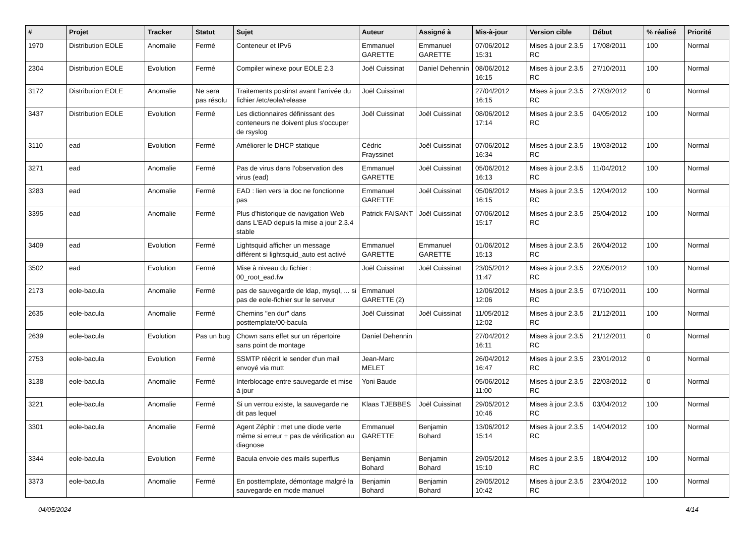| # | Projet | Tracker | Statut | Sujet | Auteur | Assigné à | Mis-à-jour | Version cible | Début | % réalisé | Priorité |
| --- | --- | --- | --- | --- | --- | --- | --- | --- | --- | --- | --- |
| 1970 | Distribution EOLE | Anomalie | Fermé | Conteneur et IPv6 | Emmanuel GARETTE | Emmanuel GARETTE | 07/06/2012 15:31 | Mises à jour 2.3.5 RC | 17/08/2011 | 100 | Normal |
| 2304 | Distribution EOLE | Evolution | Fermé | Compiler winexe pour EOLE 2.3 | Joël Cuissinat | Daniel Dehennin | 08/06/2012 16:15 | Mises à jour 2.3.5 RC | 27/10/2011 | 100 | Normal |
| 3172 | Distribution EOLE | Anomalie | Ne sera pas résolu | Traitements postinst avant l'arrivée du fichier /etc/eole/release | Joël Cuissinat | | 27/04/2012 16:15 | Mises à jour 2.3.5 RC | 27/03/2012 | 0 | Normal |
| 3437 | Distribution EOLE | Evolution | Fermé | Les dictionnaires définissant des conteneurs ne doivent plus s'occuper de rsyslog | Joël Cuissinat | Joël Cuissinat | 08/06/2012 17:14 | Mises à jour 2.3.5 RC | 04/05/2012 | 100 | Normal |
| 3110 | ead | Evolution | Fermé | Améliorer le DHCP statique | Cédric Frayssinet | Joël Cuissinat | 07/06/2012 16:34 | Mises à jour 2.3.5 RC | 19/03/2012 | 100 | Normal |
| 3271 | ead | Anomalie | Fermé | Pas de virus dans l'observation des virus (ead) | Emmanuel GARETTE | Joël Cuissinat | 05/06/2012 16:13 | Mises à jour 2.3.5 RC | 11/04/2012 | 100 | Normal |
| 3283 | ead | Anomalie | Fermé | EAD : lien vers la doc ne fonctionne pas | Emmanuel GARETTE | Joël Cuissinat | 05/06/2012 16:15 | Mises à jour 2.3.5 RC | 12/04/2012 | 100 | Normal |
| 3395 | ead | Anomalie | Fermé | Plus d'historique de navigation Web dans L'EAD depuis la mise a jour 2.3.4 stable | Patrick FAISANT | Joël Cuissinat | 07/06/2012 15:17 | Mises à jour 2.3.5 RC | 25/04/2012 | 100 | Normal |
| 3409 | ead | Evolution | Fermé | Lightsquid afficher un message différent si lightsquid_auto est activé | Emmanuel GARETTE | Emmanuel GARETTE | 01/06/2012 15:13 | Mises à jour 2.3.5 RC | 26/04/2012 | 100 | Normal |
| 3502 | ead | Evolution | Fermé | Mise à niveau du fichier : 00_root_ead.fw | Joël Cuissinat | Joël Cuissinat | 23/05/2012 11:47 | Mises à jour 2.3.5 RC | 22/05/2012 | 100 | Normal |
| 2173 | eole-bacula | Anomalie | Fermé | pas de sauvegarde de ldap, mysql, ... si pas de eole-fichier sur le serveur | Emmanuel GARETTE (2) | | 12/06/2012 12:06 | Mises à jour 2.3.5 RC | 07/10/2011 | 100 | Normal |
| 2635 | eole-bacula | Anomalie | Fermé | Chemins "en dur" dans posttemplate/00-bacula | Joël Cuissinat | Joël Cuissinat | 11/05/2012 12:02 | Mises à jour 2.3.5 RC | 21/12/2011 | 100 | Normal |
| 2639 | eole-bacula | Evolution | Pas un bug | Chown sans effet sur un répertoire sans point de montage | Daniel Dehennin | | 27/04/2012 16:11 | Mises à jour 2.3.5 RC | 21/12/2011 | 0 | Normal |
| 2753 | eole-bacula | Evolution | Fermé | SSMTP réécrit le sender d'un mail envoyé via mutt | Jean-Marc MELET | | 26/04/2012 16:47 | Mises à jour 2.3.5 RC | 23/01/2012 | 0 | Normal |
| 3138 | eole-bacula | Anomalie | Fermé | Interblocage entre sauvegarde et mise à jour | Yoni Baude | | 05/06/2012 11:00 | Mises à jour 2.3.5 RC | 22/03/2012 | 0 | Normal |
| 3221 | eole-bacula | Anomalie | Fermé | Si un verrou existe, la sauvegarde ne dit pas lequel | Klaas TJEBBES | Joël Cuissinat | 29/05/2012 10:46 | Mises à jour 2.3.5 RC | 03/04/2012 | 100 | Normal |
| 3301 | eole-bacula | Anomalie | Fermé | Agent Zéphir : met une diode verte même si erreur + pas de vérification au diagnose | Emmanuel GARETTE | Benjamin Bohard | 13/06/2012 15:14 | Mises à jour 2.3.5 RC | 14/04/2012 | 100 | Normal |
| 3344 | eole-bacula | Evolution | Fermé | Bacula envoie des mails superflus | Benjamin Bohard | Benjamin Bohard | 29/05/2012 15:10 | Mises à jour 2.3.5 RC | 18/04/2012 | 100 | Normal |
| 3373 | eole-bacula | Anomalie | Fermé | En posttemplate, démontage malgré la sauvegarde en mode manuel | Benjamin Bohard | Benjamin Bohard | 29/05/2012 10:42 | Mises à jour 2.3.5 RC | 23/04/2012 | 100 | Normal |
04/05/2024 4/14